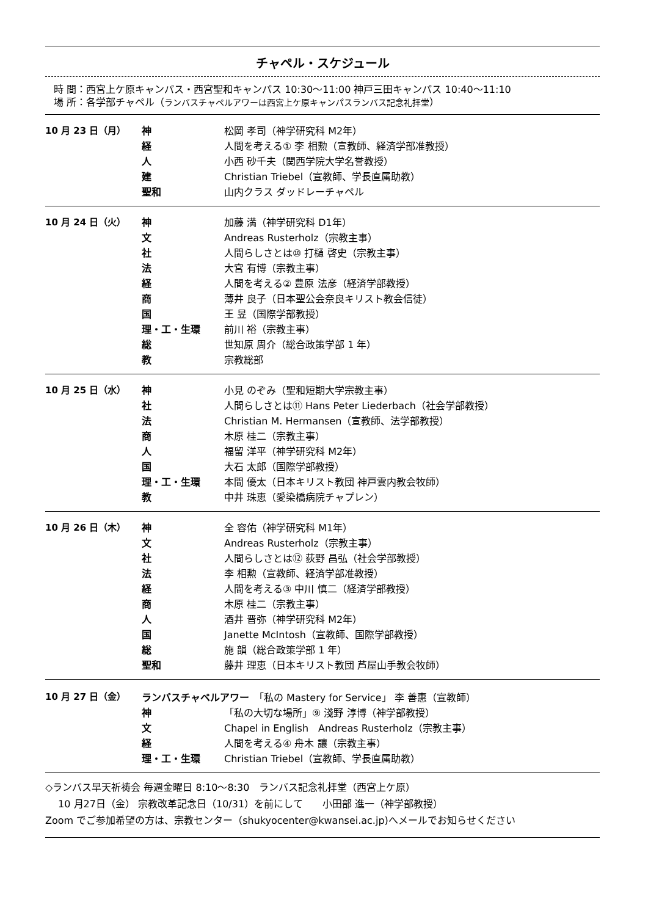チャペル・スケジュール
時 間：西宮上ケ原キャンパス・西宮聖和キャンパス 10:30～11:00 神戸三田キャンパス 10:40～11:10
場 所：各学部チャペル（ランバスチャペルアワーは西宮上ケ原キャンパスランバス記念礼拝堂）
| 10 月 23 日（月） | 神 | 松岡 孝司（神学研究科 M2年） |
| | 経 | 人間を考える① 李 相勲（宣教師、経済学部准教授） |
| | 人 | 小西 砂千夫（関西学院大学名誉教授） |
| | 建 | Christian Triebel（宣教師、学長直属助教） |
| | 聖和 | 山内クラス ダッドレーチャペル |
| 10 月 24 日（火） | 神 | 加藤 満（神学研究科 D1年） |
| | 文 | Andreas Rusterholz（宗教主事） |
| | 社 | 人間らしさとは⑩ 打樋 啓史（宗教主事） |
| | 法 | 大宮 有博（宗教主事） |
| | 経 | 人間を考える② 豊原 法彦（経済学部教授） |
| | 商 | 薄井 良子（日本聖公会奈良キリスト教会信徒） |
| | 国 | 王 昱（国際学部教授） |
| | 理・工・生環 | 前川 裕（宗教主事） |
| | 総 | 世知原 周介（総合政策学部 1 年） |
| | 教 | 宗教総部 |
| 10 月 25 日（水） | 神 | 小見 のぞみ（聖和短期大学宗教主事） |
| | 社 | 人間らしさとは⑪ Hans Peter Liederbach（社会学部教授） |
| | 法 | Christian M. Hermansen（宣教師、法学部教授） |
| | 商 | 木原 桂二（宗教主事） |
| | 人 | 福留 洋平（神学研究科 M2年） |
| | 国 | 大石 太郎（国際学部教授） |
| | 理・工・生環 | 本間 優太（日本キリスト教団 神戸雲内教会牧師） |
| | 教 | 中井 珠恵（愛染橋病院チャプレン） |
| 10 月 26 日（木） | 神 | 全 容佑（神学研究科 M1年） |
| | 文 | Andreas Rusterholz（宗教主事） |
| | 社 | 人間らしさとは⑫ 荻野 昌弘（社会学部教授） |
| | 法 | 李 相勲（宣教師、経済学部准教授） |
| | 経 | 人間を考える③ 中川 慎二（経済学部教授） |
| | 商 | 木原 桂二（宗教主事） |
| | 人 | 酒井 晋弥（神学研究科 M2年） |
| | 国 | Janette McIntosh（宣教師、国際学部教授） |
| | 総 | 施 韻（総合政策学部 1 年） |
| | 聖和 | 藤井 理恵（日本キリスト教団 芦屋山手教会牧師） |
| 10 月 27 日（金） | ランバスチャペルアワー 「私の Mastery for Service」 李 善惠（宣教師） | |
| | 神 | 「私の大切な場所」⑨ 淺野 淳博（神学部教授） |
| | 文 | Chapel in English Andreas Rusterholz（宗教主事） |
| | 経 | 人間を考える④ 舟木 讓（宗教主事） |
| | 理・工・生環 | Christian Triebel（宣教師、学長直属助教） |
◇ランバス早天祈祷会 毎週金曜日 8:10～8:30　ランバス記念礼拝堂（西宮上ケ原）
　 10 月27日（金） 宗教改革記念日（10/31）を前にして　　小田部 進一（神学部教授）
Zoom でご参加希望の方は、宗教センター（shukyocenter@kwansei.ac.jp)へメールでお知らせください